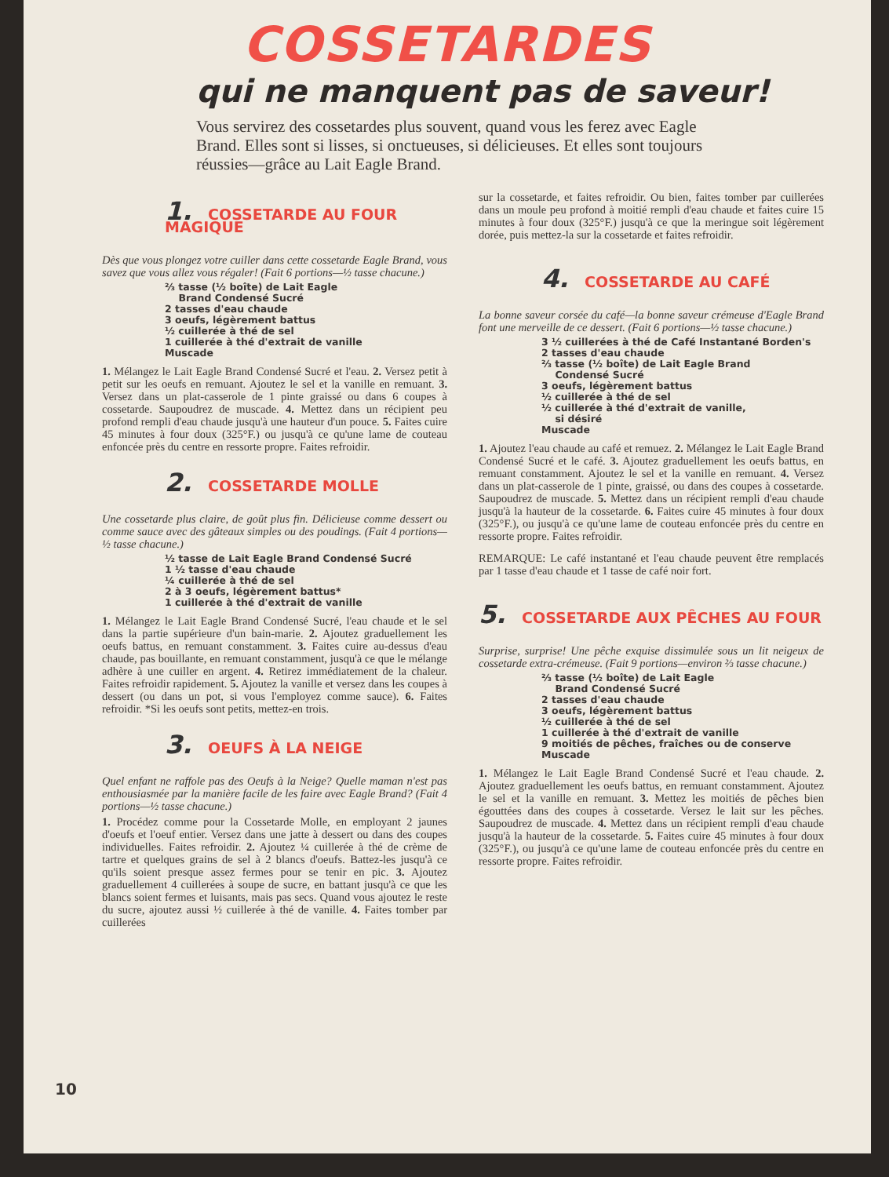COSSETARDES
qui ne manquent pas de saveur!
Vous servirez des cossetardes plus souvent, quand vous les ferez avec Eagle Brand. Elles sont si lisses, si onctueuses, si délicieuses. Et elles sont toujours réussies—grâce au Lait Eagle Brand.
1. COSSETARDE AU FOUR MAGIQUE
Dès que vous plongez votre cuiller dans cette cossetarde Eagle Brand, vous savez que vous allez vous régaler! (Fait 6 portions—½ tasse chacune.)
⅔ tasse (½ boîte) de Lait Eagle
Brand Condensé Sucré
2 tasses d'eau chaude
3 oeufs, légèrement battus
½ cuillerée à thé de sel
1 cuillerée à thé d'extrait de vanille
Muscade
1. Mélangez le Lait Eagle Brand Condensé Sucré et l'eau. 2. Versez petit à petit sur les oeufs en remuant. Ajoutez le sel et la vanille en remuant. 3. Versez dans un plat-casserole de 1 pinte graissé ou dans 6 coupes à cossetarde. Saupoudrez de muscade. 4. Mettez dans un récipient peu profond rempli d'eau chaude jusqu'à une hauteur d'un pouce. 5. Faites cuire 45 minutes à four doux (325°F.) ou jusqu'à ce qu'une lame de couteau enfoncée près du centre en ressorte propre. Faites refroidir.
2. COSSETARDE MOLLE
Une cossetarde plus claire, de goût plus fin. Délicieuse comme dessert ou comme sauce avec des gâteaux simples ou des poudings. (Fait 4 portions—½ tasse chacune.)
½ tasse de Lait Eagle Brand Condensé Sucré
1 ½ tasse d'eau chaude
¼ cuillerée à thé de sel
2 à 3 oeufs, légèrement battus*
1 cuillerée à thé d'extrait de vanille
1. Mélangez le Lait Eagle Brand Condensé Sucré, l'eau chaude et le sel dans la partie supérieure d'un bain-marie. 2. Ajoutez graduellement les oeufs battus, en remuant constamment. 3. Faites cuire au-dessus d'eau chaude, pas bouillante, en remuant constamment, jusqu'à ce que le mélange adhère à une cuiller en argent. 4. Retirez immédiatement de la chaleur. Faites refroidir rapidement. 5. Ajoutez la vanille et versez dans les coupes à dessert (ou dans un pot, si vous l'employez comme sauce). 6. Faites refroidir. *Si les oeufs sont petits, mettez-en trois.
3. OEUFS À LA NEIGE
Quel enfant ne raffole pas des Oeufs à la Neige? Quelle maman n'est pas enthousiasmée par la manière facile de les faire avec Eagle Brand? (Fait 4 portions—½ tasse chacune.)
1. Procédez comme pour la Cossetarde Molle, en employant 2 jaunes d'oeufs et l'oeuf entier. Versez dans une jatte à dessert ou dans des coupes individuelles. Faites refroidir. 2. Ajoutez ¼ cuillerée à thé de crème de tartre et quelques grains de sel à 2 blancs d'oeufs. Battez-les jusqu'à ce qu'ils soient presque assez fermes pour se tenir en pic. 3. Ajoutez graduellement 4 cuillerées à soupe de sucre, en battant jusqu'à ce que les blancs soient fermes et luisants, mais pas secs. Quand vous ajoutez le reste du sucre, ajoutez aussi ½ cuillerée à thé de vanille. 4. Faites tomber par cuillerées
sur la cossetarde, et faites refroidir. Ou bien, faites tomber par cuillerées dans un moule peu profond à moitié rempli d'eau chaude et faites cuire 15 minutes à four doux (325°F.) jusqu'à ce que la meringue soit légèrement dorée, puis mettez-la sur la cossetarde et faites refroidir.
4. COSSETARDE AU CAFÉ
La bonne saveur corsée du café—la bonne saveur crémeuse d'Eagle Brand font une merveille de ce dessert. (Fait 6 portions—½ tasse chacune.)
3 ½ cuillerées à thé de Café Instantané Borden's
2 tasses d'eau chaude
⅔ tasse (½ boîte) de Lait Eagle Brand
Condensé Sucré
3 oeufs, légèrement battus
½ cuillerée à thé de sel
½ cuillerée à thé d'extrait de vanille,
si désiré
Muscade
1. Ajoutez l'eau chaude au café et remuez. 2. Mélangez le Lait Eagle Brand Condensé Sucré et le café. 3. Ajoutez graduellement les oeufs battus, en remuant constamment. Ajoutez le sel et la vanille en remuant. 4. Versez dans un plat-casserole de 1 pinte, graissé, ou dans des coupes à cossetarde. Saupoudrez de muscade. 5. Mettez dans un récipient rempli d'eau chaude jusqu'à la hauteur de la cossetarde. 6. Faites cuire 45 minutes à four doux (325°F.), ou jusqu'à ce qu'une lame de couteau enfoncée près du centre en ressorte propre. Faites refroidir.
REMARQUE: Le café instantané et l'eau chaude peuvent être remplacés par 1 tasse d'eau chaude et 1 tasse de café noir fort.
5. COSSETARDE AUX PÊCHES AU FOUR
Surprise, surprise! Une pêche exquise dissimulée sous un lit neigeux de cossetarde extra-crémeuse. (Fait 9 portions—environ ⅔ tasse chacune.)
⅔ tasse (½ boîte) de Lait Eagle
Brand Condensé Sucré
2 tasses d'eau chaude
3 oeufs, légèrement battus
½ cuillerée à thé de sel
1 cuillerée à thé d'extrait de vanille
9 moitiés de pêches, fraîches ou de conserve
Muscade
1. Mélangez le Lait Eagle Brand Condensé Sucré et l'eau chaude. 2. Ajoutez graduellement les oeufs battus, en remuant constamment. Ajoutez le sel et la vanille en remuant. 3. Mettez les moitiés de pêches bien égouttées dans des coupes à cossetarde. Versez le lait sur les pêches. Saupoudrez de muscade. 4. Mettez dans un récipient rempli d'eau chaude jusqu'à la hauteur de la cossetarde. 5. Faites cuire 45 minutes à four doux (325°F.), ou jusqu'à ce qu'une lame de couteau enfoncée près du centre en ressorte propre. Faites refroidir.
10